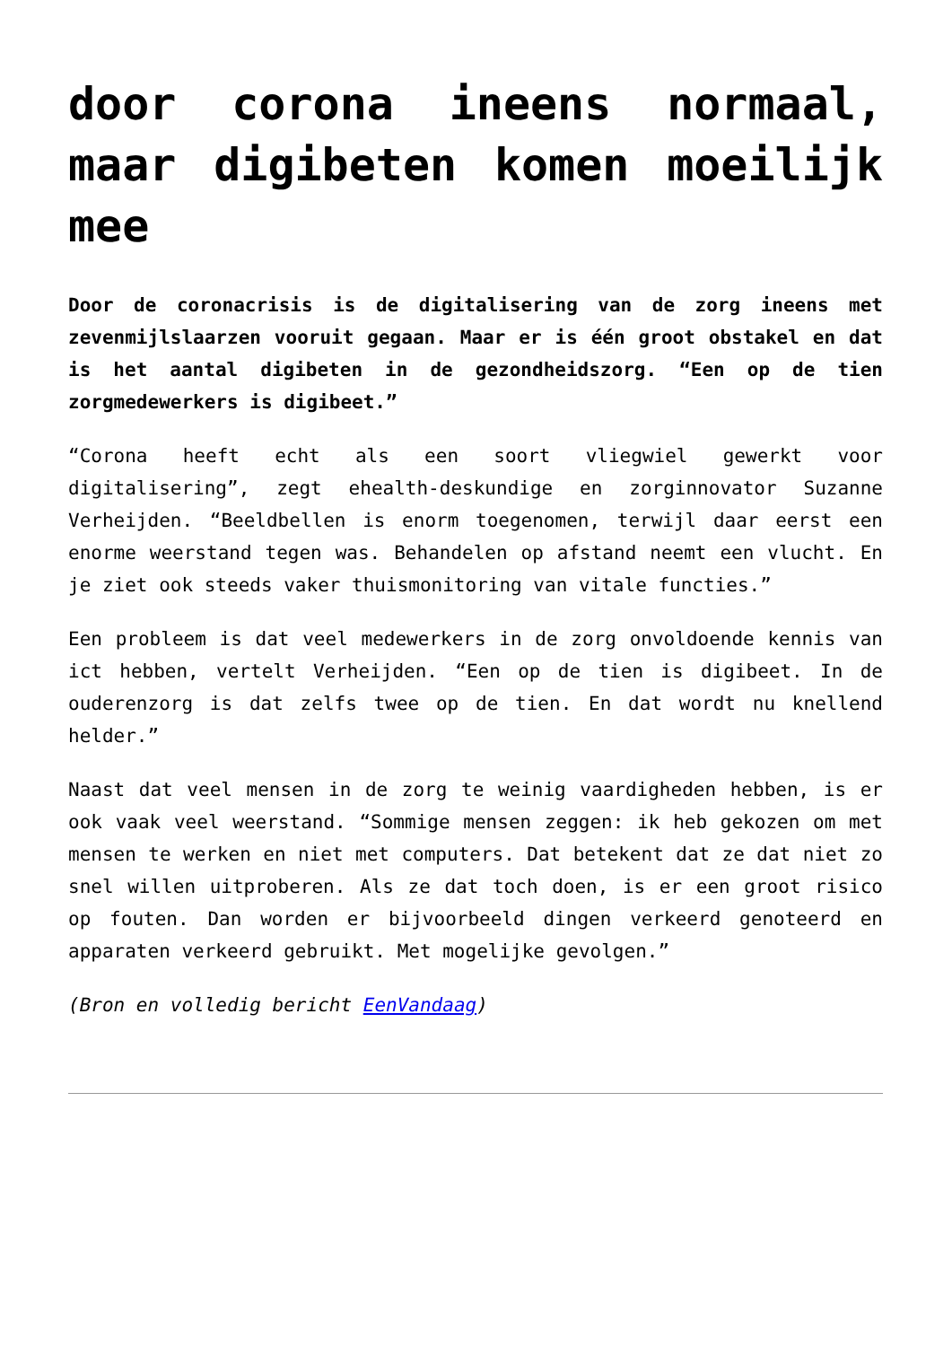door corona ineens normaal, maar digibeten komen moeilijk mee
Door de coronacrisis is de digitalisering van de zorg ineens met zevenmijlslaarzen vooruit gegaan. Maar er is één groot obstakel en dat is het aantal digibeten in de gezondheidszorg. “Een op de tien zorgmedewerkers is digibeet.”
“Corona heeft echt als een soort vliegwiel gewerkt voor digitalisering”, zegt ehealth-deskundige en zorginnovator Suzanne Verheijden. “Beeldbellen is enorm toegenomen, terwijl daar eerst een enorme weerstand tegen was. Behandelen op afstand neemt een vlucht. En je ziet ook steeds vaker thuismonitoring van vitale functies.”
Een probleem is dat veel medewerkers in de zorg onvoldoende kennis van ict hebben, vertelt Verheijden. “Een op de tien is digibeet. In de ouderenzorg is dat zelfs twee op de tien. En dat wordt nu knellend helder.”
Naast dat veel mensen in de zorg te weinig vaardigheden hebben, is er ook vaak veel weerstand. “Sommige mensen zeggen: ik heb gekozen om met mensen te werken en niet met computers. Dat betekent dat ze dat niet zo snel willen uitproberen. Als ze dat toch doen, is er een groot risico op fouten. Dan worden er bijvoorbeeld dingen verkeerd genoteerd en apparaten verkeerd gebruikt. Met mogelijke gevolgen.”
(Bron en volledig bericht EenVandaag)